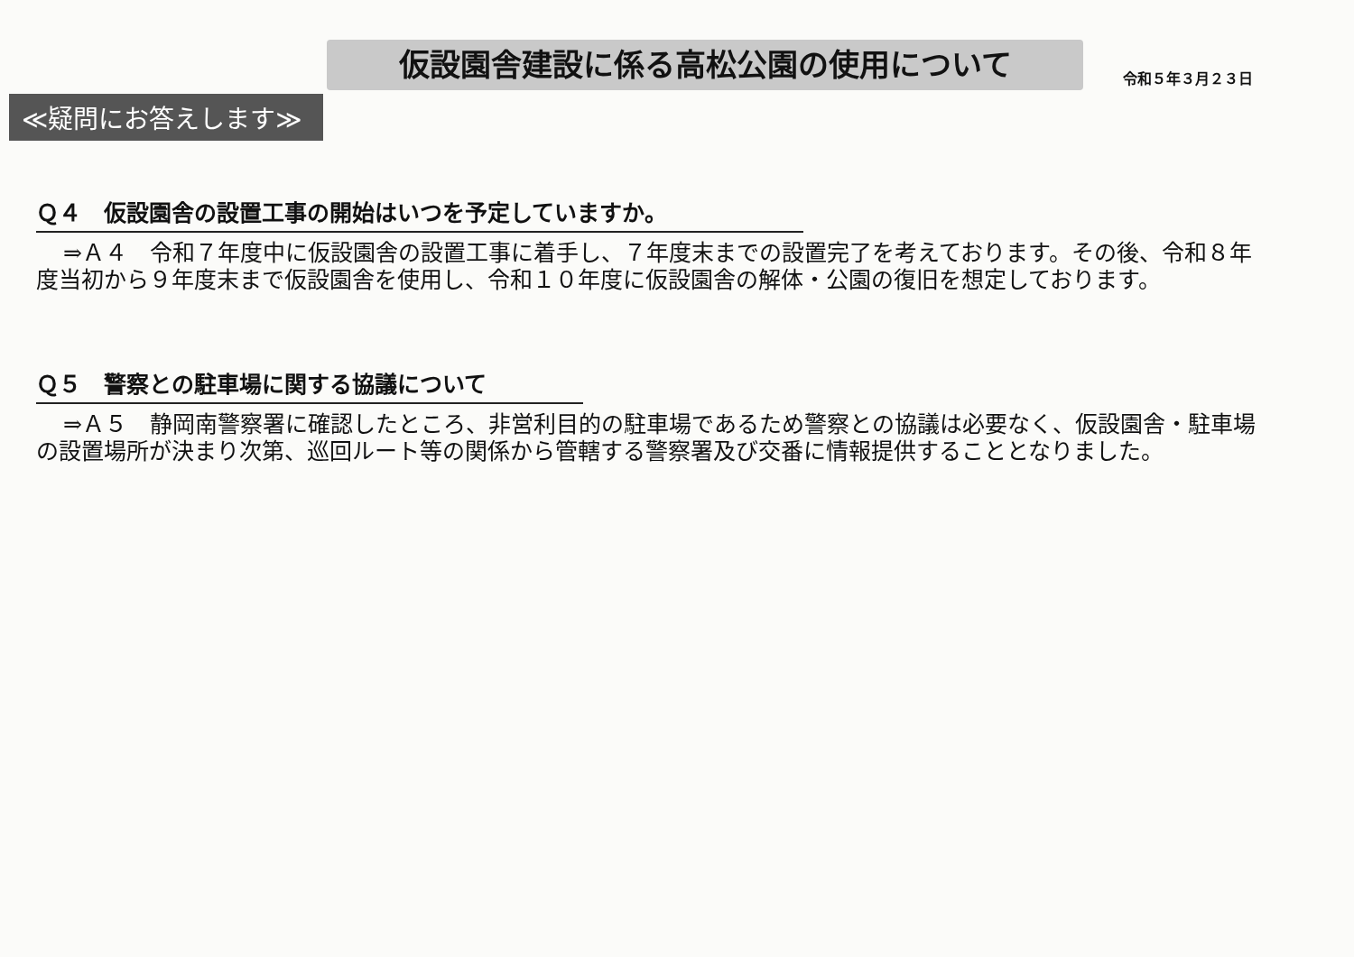仮設園舎建設に係る高松公園の使用について
令和５年３月２３日
≪疑問にお答えします≫
Ｑ４　仮設園舎の設置工事の開始はいつを予定していますか。
⇒Ａ４　令和７年度中に仮設園舎の設置工事に着手し、７年度末までの設置完了を考えております。その後、令和８年度当初から９年度末まで仮設園舎を使用し、令和１０年度に仮設園舎の解体・公園の復旧を想定しております。
Ｑ５　警察との駐車場に関する協議について
⇒Ａ５　静岡南警察署に確認したところ、非営利目的の駐車場であるため警察との協議は必要なく、仮設園舎・駐車場の設置場所が決まり次第、巡回ルート等の関係から管轄する警察署及び交番に情報提供することとなりました。